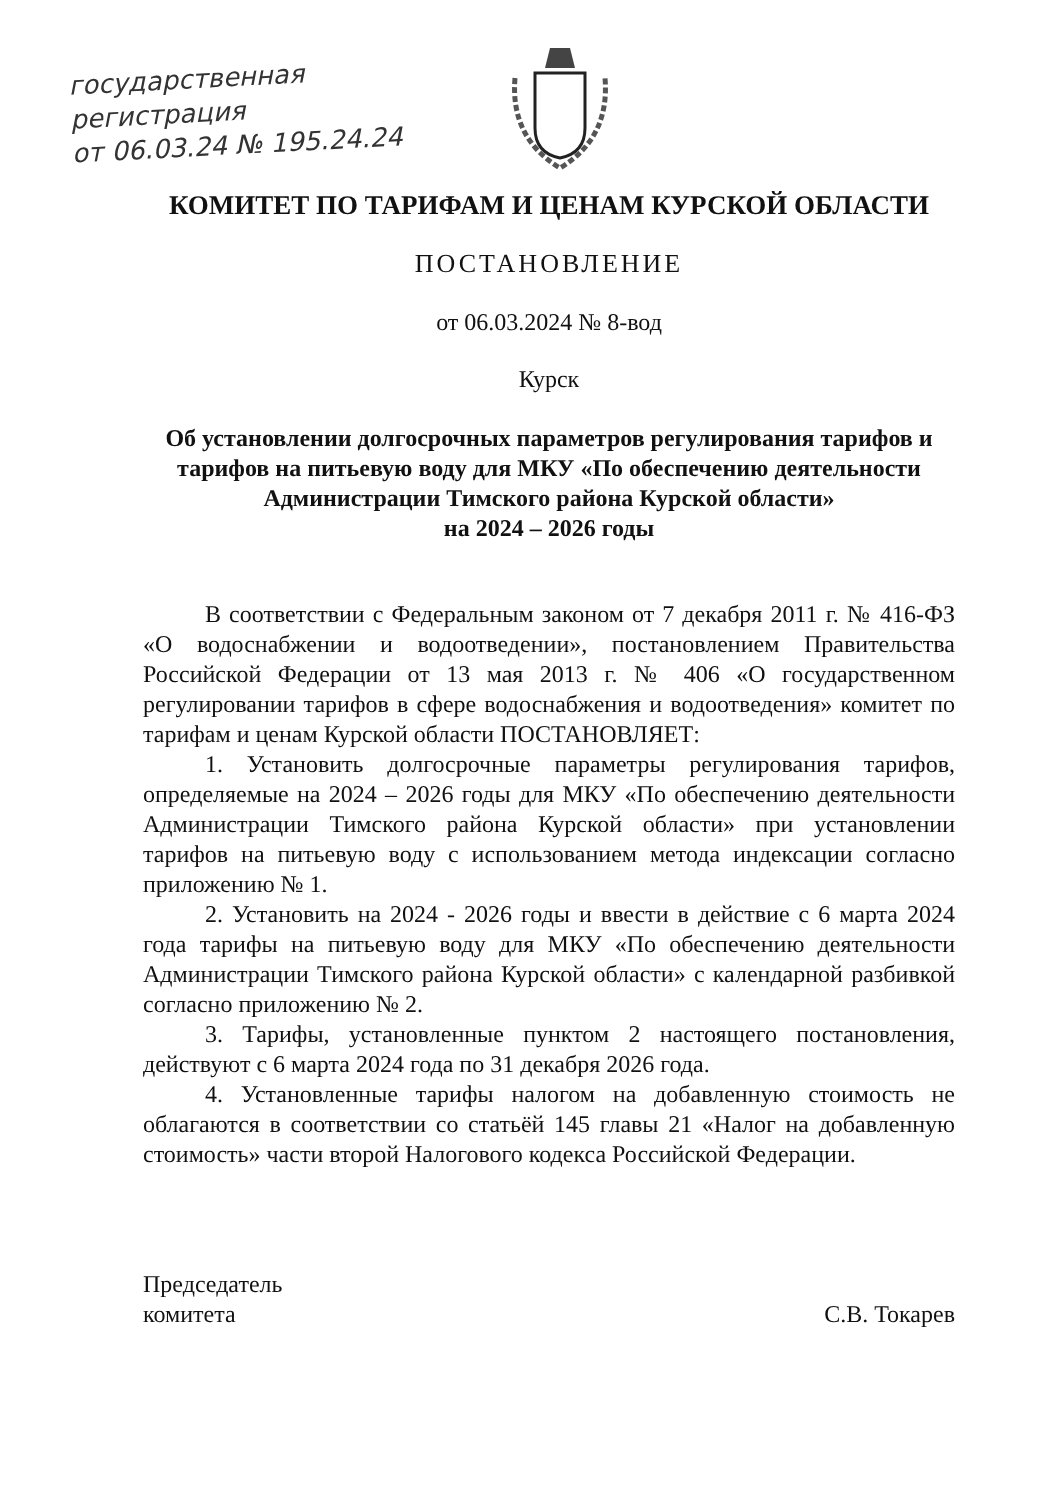государственная
регистрация
от 06.03.24 № 195.24.24
КОМИТЕТ ПО ТАРИФАМ И ЦЕНАМ КУРСКОЙ ОБЛАСТИ
ПОСТАНОВЛЕНИЕ
от 06.03.2024 № 8-вод
Курск
Об установлении долгосрочных параметров регулирования тарифов и тарифов на питьевую воду для МКУ «По обеспечению деятельности Администрации Тимского района Курской области»
на 2024 – 2026 годы
В соответствии с Федеральным законом от 7 декабря 2011 г. № 416-ФЗ «О водоснабжении и водоотведении», постановлением Правительства Российской Федерации от 13 мая 2013 г. № 406 «О государственном регулировании тарифов в сфере водоснабжения и водоотведения» комитет по тарифам и ценам Курской области ПОСТАНОВЛЯЕТ:
1. Установить долгосрочные параметры регулирования тарифов, определяемые на 2024 – 2026 годы для МКУ «По обеспечению деятельности Администрации Тимского района Курской области» при установлении тарифов на питьевую воду с использованием метода индексации согласно приложению № 1.
2. Установить на 2024 - 2026 годы и ввести в действие с 6 марта 2024 года тарифы на питьевую воду для МКУ «По обеспечению деятельности Администрации Тимского района Курской области» с календарной разбивкой согласно приложению № 2.
3. Тарифы, установленные пунктом 2 настоящего постановления, действуют с 6 марта 2024 года по 31 декабря 2026 года.
4. Установленные тарифы налогом на добавленную стоимость не облагаются в соответствии со статьёй 145 главы 21 «Налог на добавленную стоимость» части второй Налогового кодекса Российской Федерации.
Председатель
комитета
С.В. Токарев